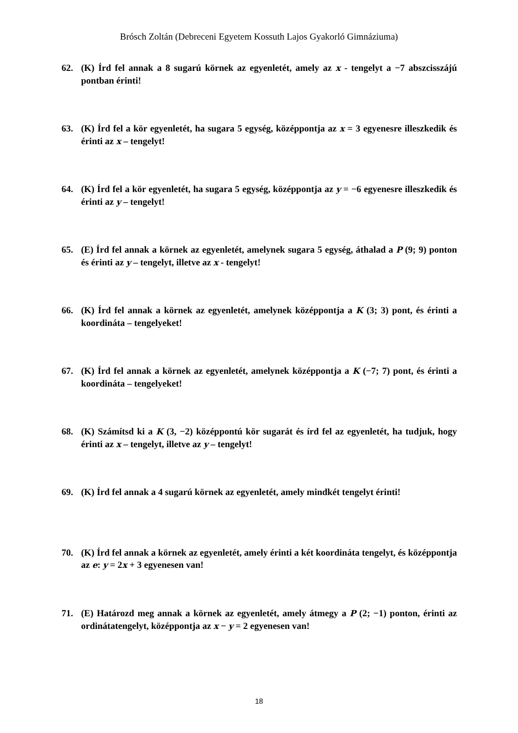Brósch Zoltán (Debreceni Egyetem Kossuth Lajos Gyakorló Gimnáziuma)
62. (K) Írd fel annak a 8 sugarú körnek az egyenletét, amely az x - tengelyt a −7 abszcisszájú pontban érinti!
63. (K) Írd fel a kör egyenletét, ha sugara 5 egység, középpontja az x = 3 egyenesre illeszkedik és érinti az x – tengelyt!
64. (K) Írd fel a kör egyenletét, ha sugara 5 egység, középpontja az y = −6 egyenesre illeszkedik és érinti az y – tengelyt!
65. (E) Írd fel annak a körnek az egyenletét, amelynek sugara 5 egység, áthalad a P (9; 9) ponton és érinti az y – tengelyt, illetve az x - tengelyt!
66. (K) Írd fel annak a körnek az egyenletét, amelynek középpontja a K (3; 3) pont, és érinti a koordináta – tengelyeket!
67. (K) Írd fel annak a körnek az egyenletét, amelynek középpontja a K (−7; 7) pont, és érinti a koordináta – tengelyeket!
68. (K) Számítsd ki a K (3, −2) középpontú kör sugarát és írd fel az egyenletét, ha tudjuk, hogy érinti az x – tengelyt, illetve az y – tengelyt!
69. (K) Írd fel annak a 4 sugarú körnek az egyenletét, amely mindkét tengelyt érinti!
70. (K) Írd fel annak a körnek az egyenletét, amely érinti a két koordináta tengelyt, és középpontja az e: y = 2x + 3 egyenesen van!
71. (E) Határozd meg annak a körnek az egyenletét, amely átmegy a P (2; −1) ponton, érinti az ordinátatengelyt, középpontja az x − y = 2 egyenesen van!
18